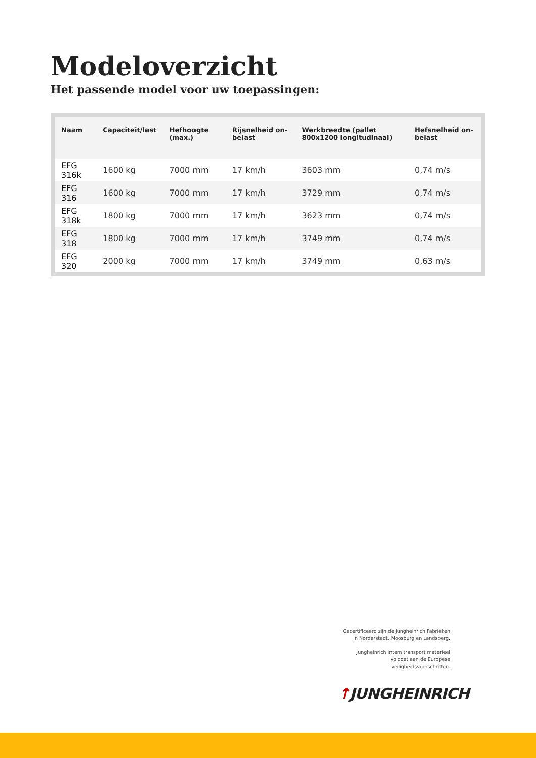Modeloverzicht
Het passende model voor uw toepassingen:
| Naam | Capaciteit/last | Hefhoogte (max.) | Rijsnelheid on-belast | Werkbreedte (pallet 800x1200 longitudinaal) | Hefsnelheid on-belast |
| --- | --- | --- | --- | --- | --- |
| EFG 316k | 1600 kg | 7000 mm | 17 km/h | 3603 mm | 0,74 m/s |
| EFG 316 | 1600 kg | 7000 mm | 17 km/h | 3729 mm | 0,74 m/s |
| EFG 318k | 1800 kg | 7000 mm | 17 km/h | 3623 mm | 0,74 m/s |
| EFG 318 | 1800 kg | 7000 mm | 17 km/h | 3749 mm | 0,74 m/s |
| EFG 320 | 2000 kg | 7000 mm | 17 km/h | 3749 mm | 0,63 m/s |
Gecertificeerd zijn de Jungheinrich Fabrieken in Norderstedt, Moosburg en Landsberg.
Jungheinrich intern transport materieel voldoet aan de Europese veiligheidsvoorschriften.
↑JUNGHEINRICH